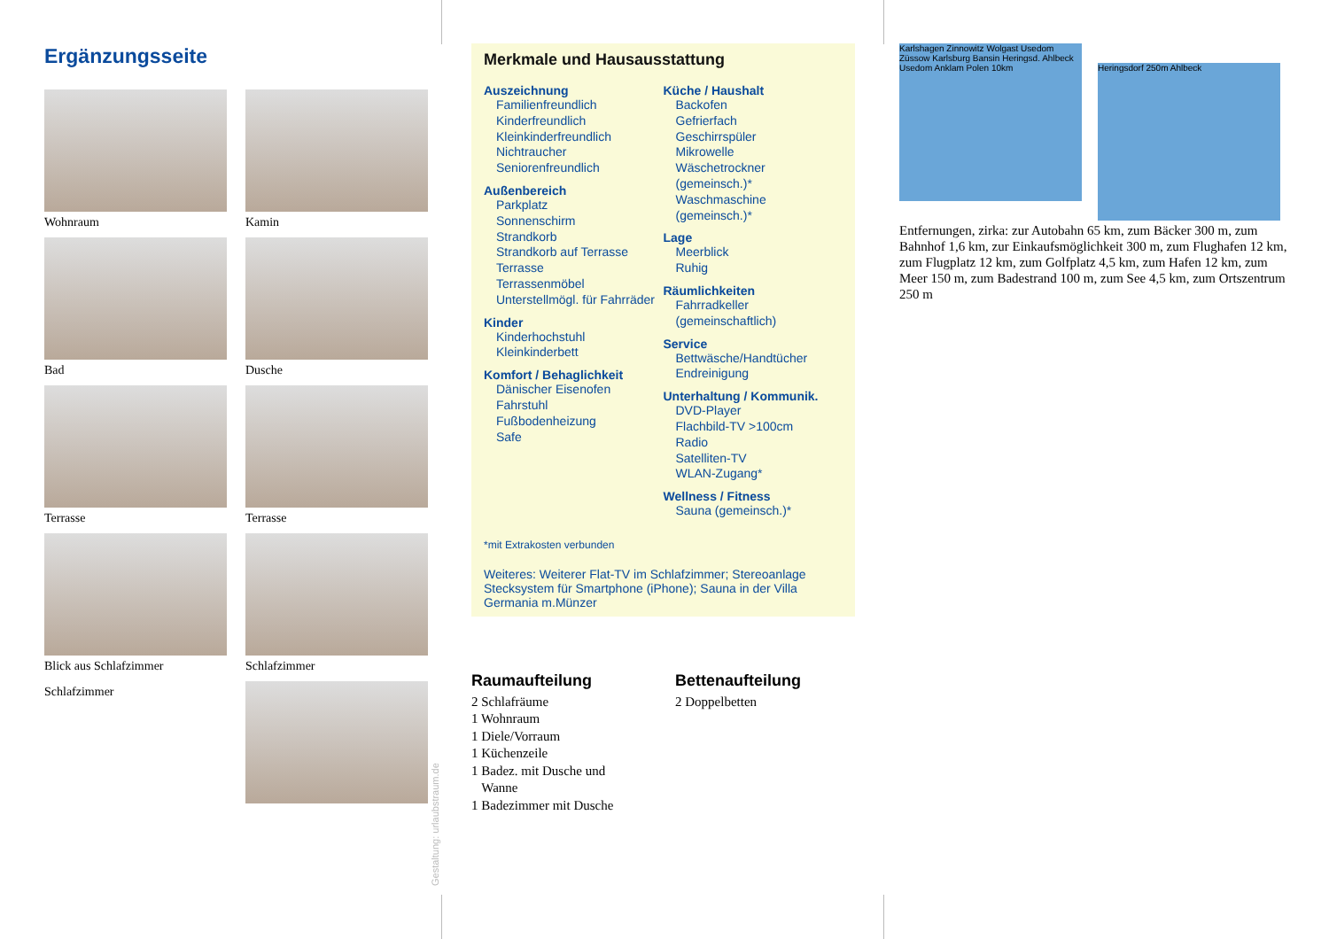Ergänzungsseite
Wohnraum
Kamin
Bad
Dusche
Terrasse
Terrasse
Blick aus Schlafzimmer
Schlafzimmer
Schlafzimmer
Gestaltung: urlaubstraum.de
Merkmale und Hausausstattung
Auszeichnung
Familienfreundlich
Kinderfreundlich
Kleinkinderfreundlich
Nichtraucher
Seniorenfreundlich
Außenbereich
Parkplatz
Sonnenschirm
Strandkorb
Strandkorb auf Terrasse
Terrasse
Terrassenmöbel
Unterstellmögl. für Fahrräder
Kinder
Kinderhochstuhl
Kleinkinderbett
Komfort / Behaglichkeit
Dänischer Eisenofen
Fahrstuhl
Fußbodenheizung
Safe
Küche / Haushalt
Backofen
Gefrierfach
Geschirrspüler
Mikrowelle
Wäschetrockner (gemeinsch.)*
Waschmaschine (gemeinsch.)*
Lage
Meerblick
Ruhig
Räumlichkeiten
Fahrradkeller (gemeinschaftlich)
Service
Bettwäsche/Handtücher
Endreinigung
Unterhaltung / Kommunik.
DVD-Player
Flachbild-TV >100cm
Radio
Satelliten-TV
WLAN-Zugang*
Wellness / Fitness
Sauna (gemeinsch.)*
*mit Extrakosten verbunden
Weiteres: Weiterer Flat-TV im Schlafzimmer; Stereoanlage Stecksystem für Smartphone (iPhone); Sauna in der Villa Germania m.Münzer
Raumaufteilung
2 Schlafräume
1 Wohnraum
1 Diele/Vorraum
1 Küchenzeile
1 Badez. mit Dusche und
Wanne
1 Badezimmer mit Dusche
Bettenaufteilung
2 Doppelbetten
Karlshagen Zinnowitz Wolgast Usedom Züssow Karlsburg Bansin Heringsd. Ahlbeck Usedom Anklam Polen 10km
Heringsdorf 250m Ahlbeck
Entfernungen, zirka: zur Autobahn 65 km, zum Bäcker 300 m, zum Bahnhof 1,6 km, zur Einkaufsmöglichkeit 300 m, zum Flughafen 12 km, zum Flugplatz 12 km, zum Golfplatz 4,5 km, zum Hafen 12 km, zum Meer 150 m, zum Badestrand 100 m, zum See 4,5 km, zum Ortszentrum 250 m